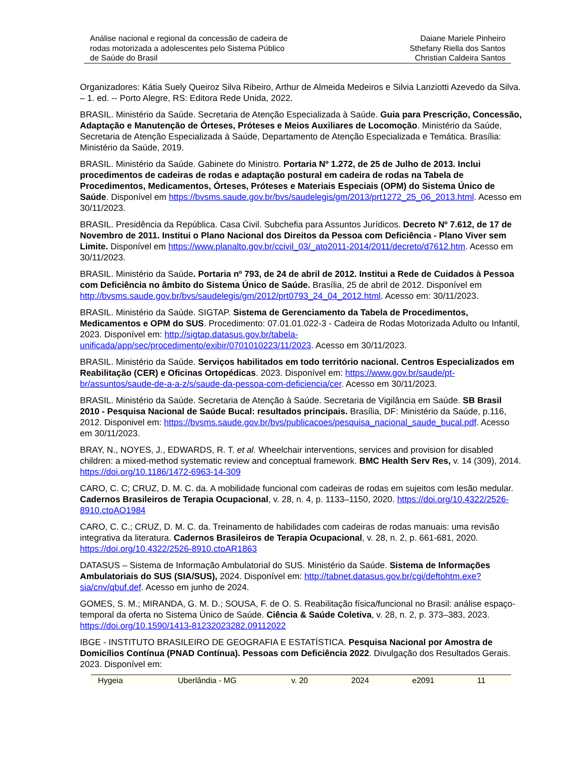Análise nacional e regional da concessão de cadeira de
rodas motorizada a adolescentes pelo Sistema Público
de Saúde do Brasil
Daiane Mariele Pinheiro
Sthefany Riella dos Santos
Christian Caldeira Santos
Organizadores: Kátia Suely Queiroz Silva Ribeiro, Arthur de Almeida Medeiros e Silvia Lanziotti Azevedo da Silva. – 1. ed. -- Porto Alegre, RS: Editora Rede Unida, 2022.
BRASIL. Ministério da Saúde. Secretaria de Atenção Especializada à Saúde. Guia para Prescrição, Concessão, Adaptação e Manutenção de Órteses, Próteses e Meios Auxiliares de Locomoção. Ministério da Saúde, Secretaria de Atenção Especializada à Saúde, Departamento de Atenção Especializada e Temática. Brasília: Ministério da Saúde, 2019.
BRASIL. Ministério da Saúde. Gabinete do Ministro. Portaria Nº 1.272, de 25 de Julho de 2013. Inclui procedimentos de cadeiras de rodas e adaptação postural em cadeira de rodas na Tabela de Procedimentos, Medicamentos, Órteses, Próteses e Materiais Especiais (OPM) do Sistema Único de Saúde. Disponível em https://bvsms.saude.gov.br/bvs/saudelegis/gm/2013/prt1272_25_06_2013.html. Acesso em 30/11/2023.
BRASIL. Presidência da República. Casa Civil. Subchefia para Assuntos Jurídicos. Decreto Nº 7.612, de 17 de Novembro de 2011. Institui o Plano Nacional dos Direitos da Pessoa com Deficiência - Plano Viver sem Limite. Disponível em https://www.planalto.gov.br/ccivil_03/_ato2011-2014/2011/decreto/d7612.htm. Acesso em 30/11/2023.
BRASIL. Ministério da Saúde. Portaria nº 793, de 24 de abril de 2012. Institui a Rede de Cuidados à Pessoa com Deficiência no âmbito do Sistema Único de Saúde. Brasília, 25 de abril de 2012. Disponível em http://bvsms.saude.gov.br/bvs/saudelegis/gm/2012/prt0793_24_04_2012.html. Acesso em: 30/11/2023.
BRASIL. Ministério da Saúde. SIGTAP. Sistema de Gerenciamento da Tabela de Procedimentos, Medicamentos e OPM do SUS. Procedimento: 07.01.01.022-3 - Cadeira de Rodas Motorizada Adulto ou Infantil, 2023. Disponível em: http://sigtap.datasus.gov.br/tabela-unificada/app/sec/procedimento/exibir/0701010223/11/2023. Acesso em 30/11/2023.
BRASIL. Ministério da Saúde. Serviços habilitados em todo território nacional. Centros Especializados em Reabilitação (CER) e Oficinas Ortopédicas. 2023. Disponível em: https://www.gov.br/saude/pt-br/assuntos/saude-de-a-a-z/s/saude-da-pessoa-com-deficiencia/cer. Acesso em 30/11/2023.
BRASIL. Ministério da Saúde. Secretaria de Atenção à Saúde. Secretaria de Vigilância em Saúde. SB Brasil 2010 - Pesquisa Nacional de Saúde Bucal: resultados principais. Brasília, DF: Ministério da Saúde, p.116, 2012. Disponivel em: https://bvsms.saude.gov.br/bvs/publicacoes/pesquisa_nacional_saude_bucal.pdf. Acesso em 30/11/2023.
BRAY, N., NOYES, J., EDWARDS, R. T. et al. Wheelchair interventions, services and provision for disabled children: a mixed-method systematic review and conceptual framework. BMC Health Serv Res, v. 14 (309), 2014. https://doi.org/10.1186/1472-6963-14-309
CARO, C. C; CRUZ, D. M. C. da. A mobilidade funcional com cadeiras de rodas em sujeitos com lesão medular. Cadernos Brasileiros de Terapia Ocupacional, v. 28, n. 4, p. 1133–1150, 2020. https://doi.org/10.4322/2526-8910.ctoAO1984
CARO, C. C.; CRUZ, D. M. C. da. Treinamento de habilidades com cadeiras de rodas manuais: uma revisão integrativa da literatura. Cadernos Brasileiros de Terapia Ocupacional, v. 28, n. 2, p. 661-681, 2020. https://doi.org/10.4322/2526-8910.ctoAR1863
DATASUS – Sistema de Informação Ambulatorial do SUS. Ministério da Saúde. Sistema de Informações Ambulatoriais do SUS (SIA/SUS), 2024. Disponível em: http://tabnet.datasus.gov.br/cgi/deftohtm.exe?sia/cnv/qbuf.def. Acesso em junho de 2024.
GOMES, S. M.; MIRANDA, G. M. D.; SOUSA, F. de O. S. Reabilitação física/funcional no Brasil: análise espaço-temporal da oferta no Sistema Único de Saúde. Ciência & Saúde Coletiva, v. 28, n. 2, p. 373–383, 2023. https://doi.org/10.1590/1413-81232023282.09112022
IBGE - INSTITUTO BRASILEIRO DE GEOGRAFIA E ESTATÍSTICA. Pesquisa Nacional por Amostra de Domicílios Contínua (PNAD Contínua). Pessoas com Deficiência 2022. Divulgação dos Resultados Gerais. 2023. Disponível em:
Hygeia Uberlândia - MG v. 20 2024 e2091 11